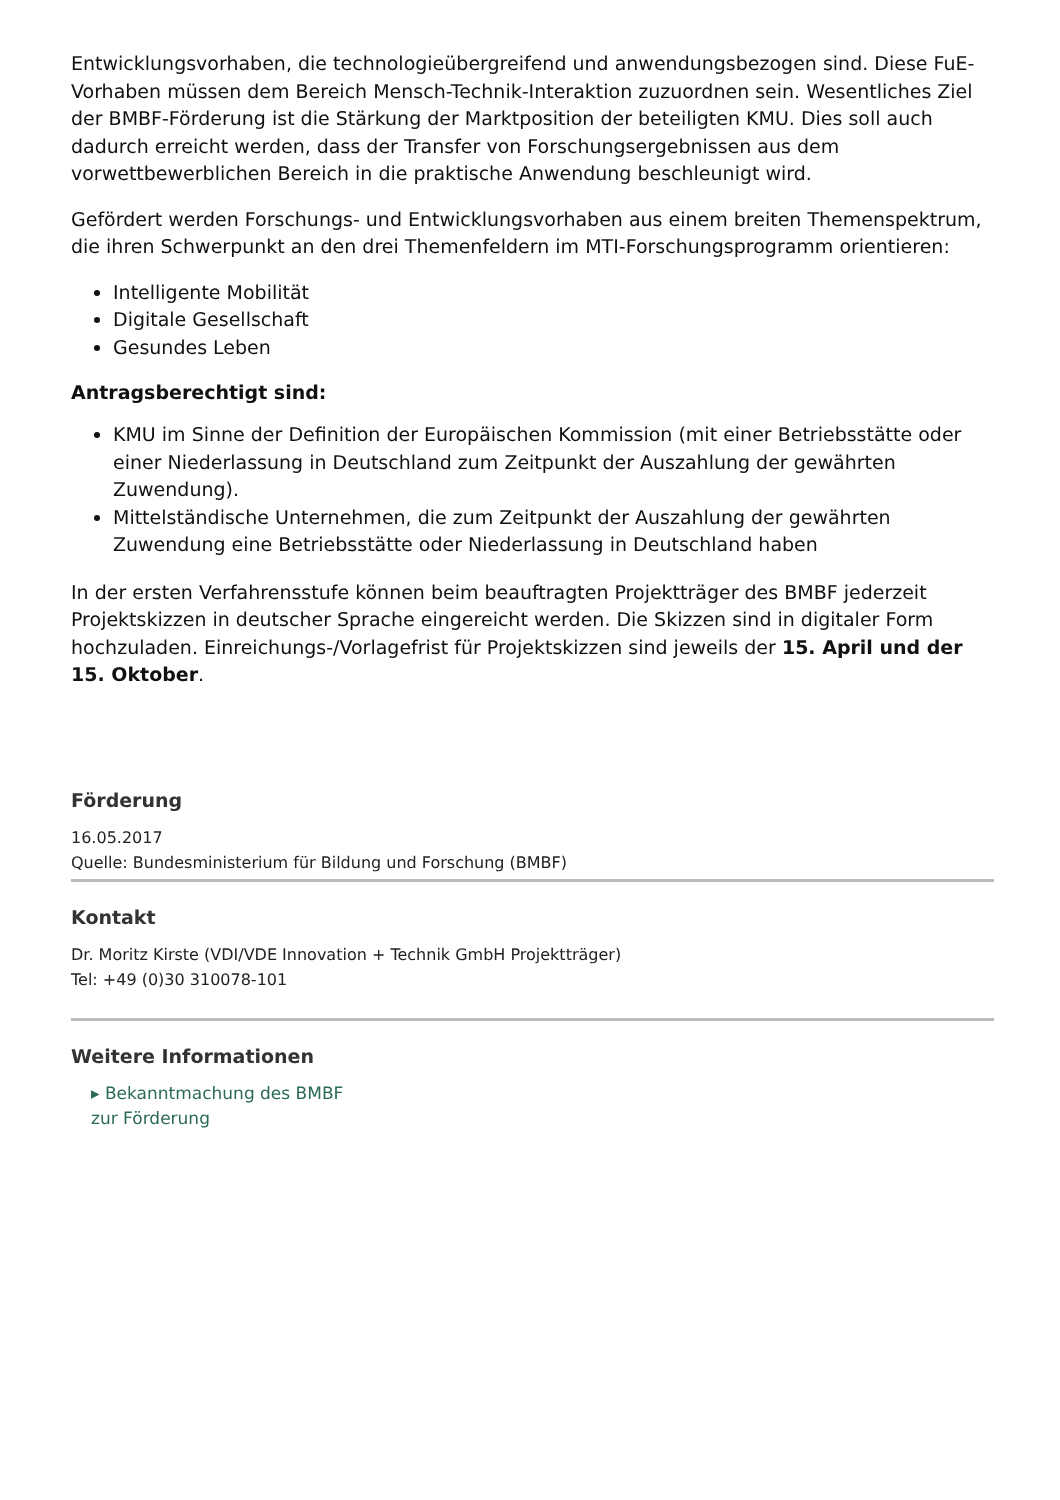Entwicklungsvorhaben, die technologieübergreifend und anwendungsbezogen sind. Diese FuE-Vorhaben müssen dem Bereich Mensch-Technik-Interaktion zuzuordnen sein. Wesentliches Ziel der BMBF-Förderung ist die Stärkung der Marktposition der beteiligten KMU. Dies soll auch dadurch erreicht werden, dass der Transfer von Forschungsergebnissen aus dem vorwettbewerblichen Bereich in die praktische Anwendung beschleunigt wird.
Gefördert werden Forschungs- und Entwicklungsvorhaben aus einem breiten Themenspektrum, die ihren Schwerpunkt an den drei Themenfeldern im MTI-Forschungsprogramm orientieren:
Intelligente Mobilität
Digitale Gesellschaft
Gesundes Leben
Antragsberechtigt sind:
KMU im Sinne der Definition der Europäischen Kommission (mit einer Betriebsstätte oder einer Niederlassung in Deutschland zum Zeitpunkt der Auszahlung der gewährten Zuwendung).
Mittelständische Unternehmen, die zum Zeitpunkt der Auszahlung der gewährten Zuwendung eine Betriebsstätte oder Niederlassung in Deutschland haben
In der ersten Verfahrensstufe können beim beauftragten Projektträger des BMBF jederzeit Projektskizzen in deutscher Sprache eingereicht werden. Die Skizzen sind in digitaler Form hochzuladen. Einreichungs-/Vorlagefrist für Projektskizzen sind jeweils der 15. April und der 15. Oktober.
Förderung
16.05.2017
Quelle: Bundesministerium für Bildung und Forschung (BMBF)
Kontakt
Dr. Moritz Kirste (VDI/VDE Innovation + Technik GmbH Projektträger)
Tel: +49 (0)30 310078-101
Weitere Informationen
▸ Bekanntmachung des BMBF zur Förderung